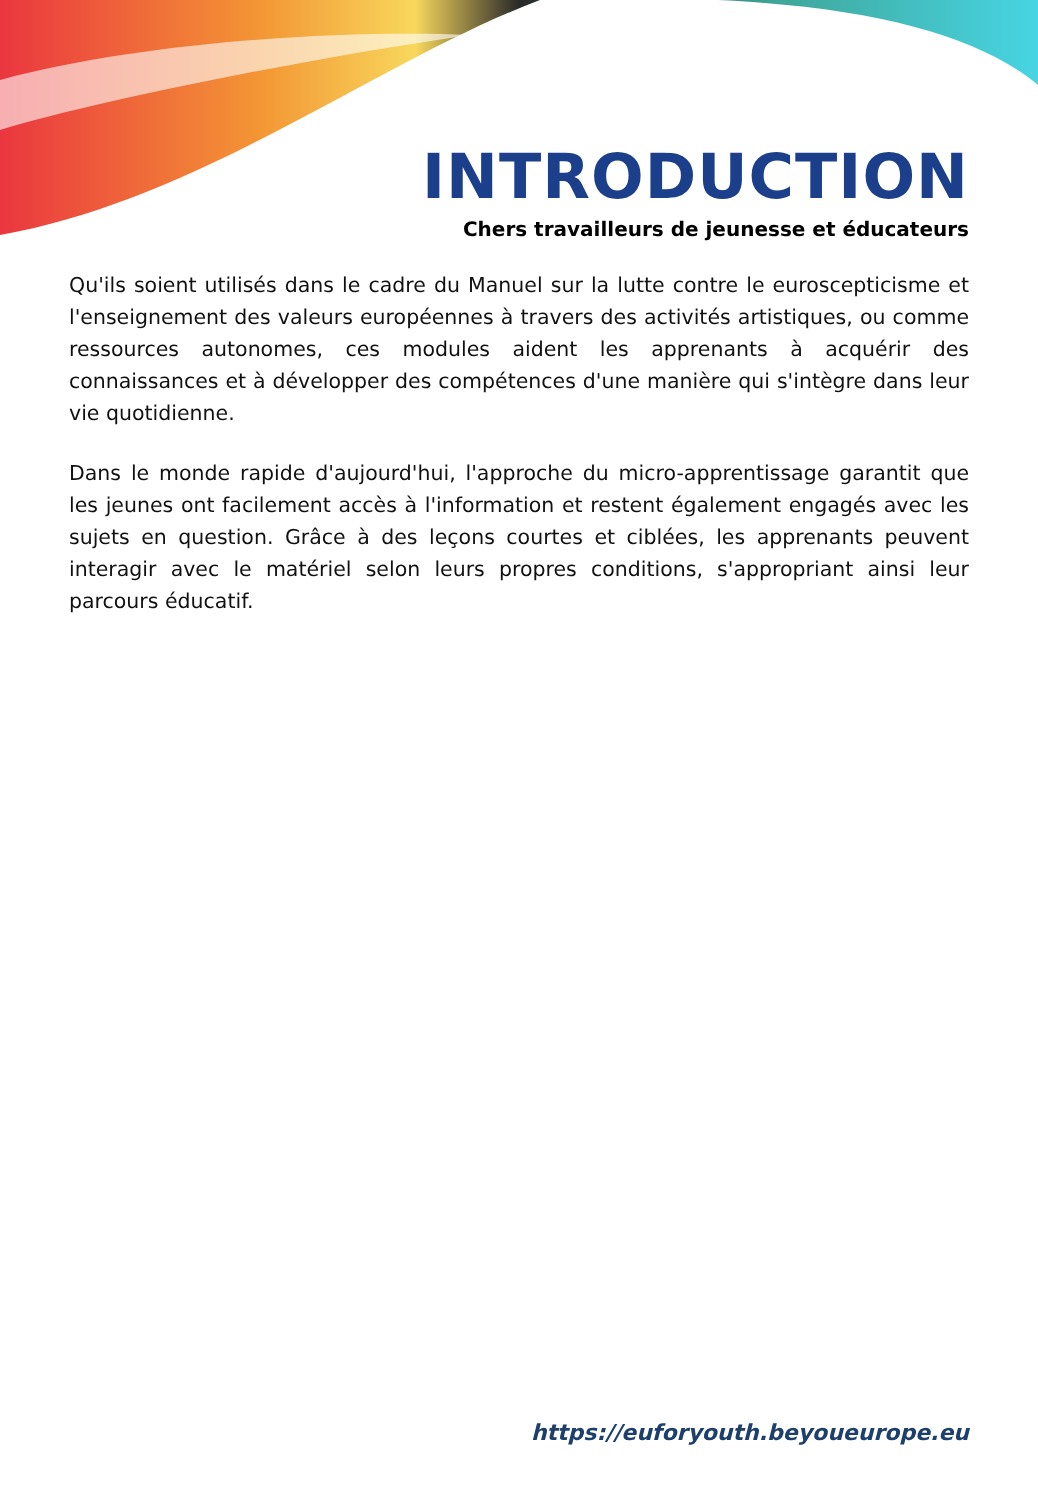INTRODUCTION
Chers travailleurs de jeunesse et éducateurs
Qu'ils soient utilisés dans le cadre du Manuel sur la lutte contre le euroscepticisme et l'enseignement des valeurs européennes à travers des activités artistiques, ou comme ressources autonomes, ces modules aident les apprenants à acquérir des connaissances et à développer des compétences d'une manière qui s'intègre dans leur vie quotidienne.
Dans le monde rapide d'aujourd'hui, l'approche du micro-apprentissage garantit que les jeunes ont facilement accès à l'information et restent également engagés avec les sujets en question. Grâce à des leçons courtes et ciblées, les apprenants peuvent interagir avec le matériel selon leurs propres conditions, s'appropriant ainsi leur parcours éducatif.
https://euforyouth.beyoueurope.eu